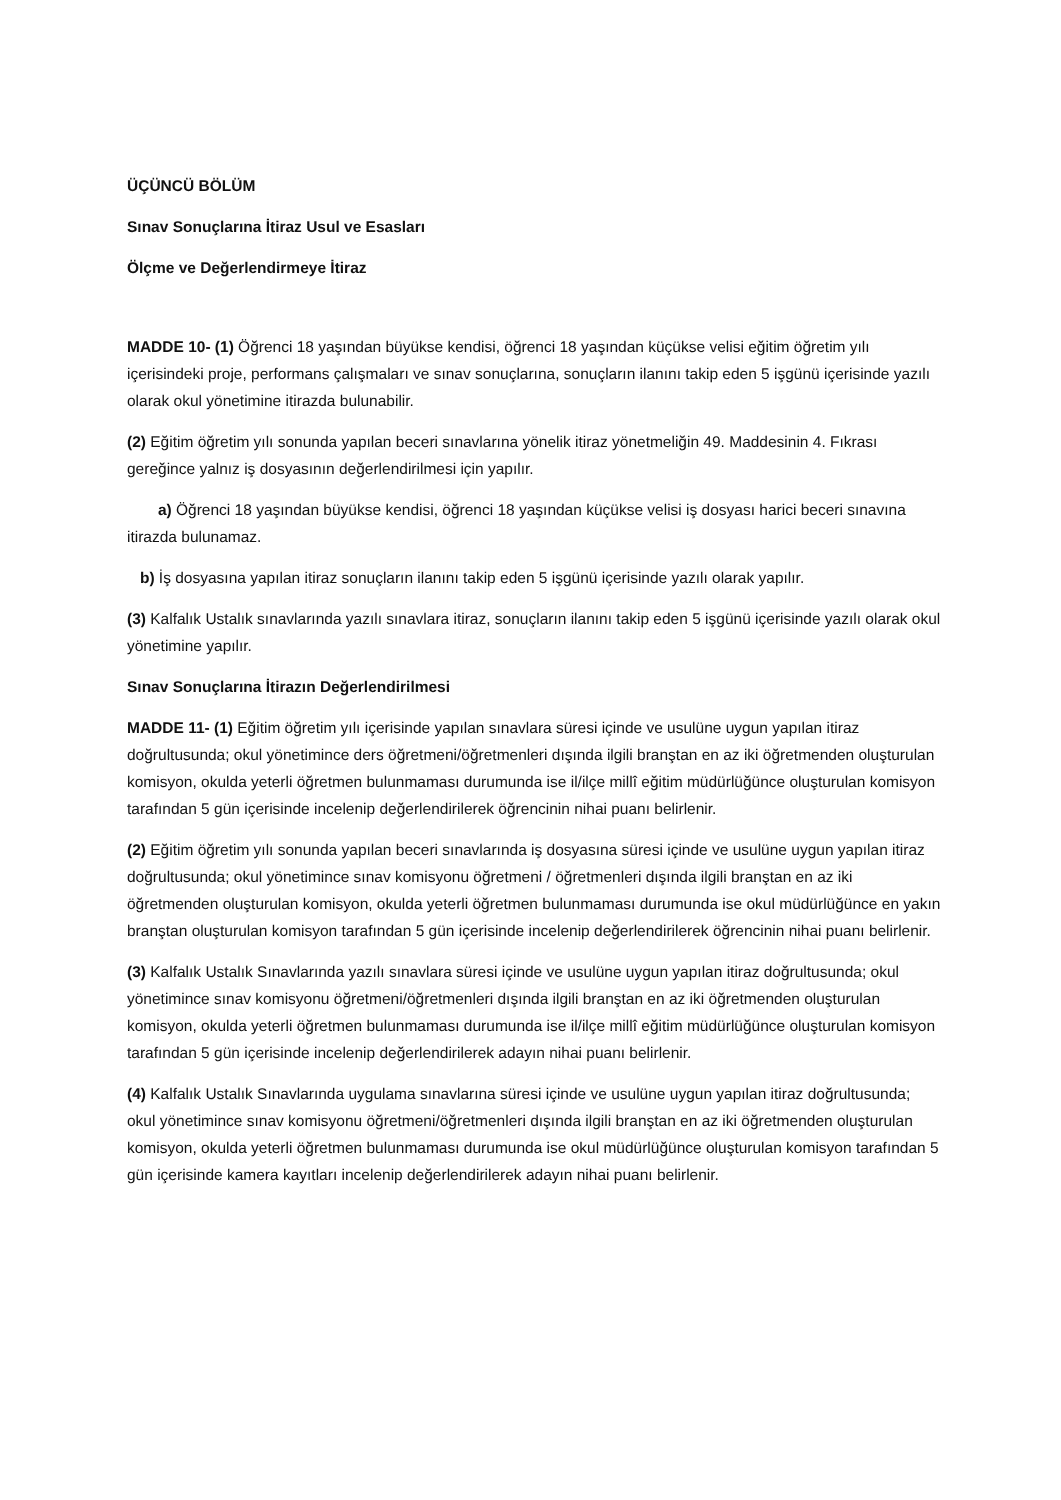ÜÇÜNCÜ BÖLÜM
Sınav Sonuçlarına İtiraz Usul ve Esasları
Ölçme ve Değerlendirmeye İtiraz
MADDE 10- (1) Öğrenci 18 yaşından büyükse kendisi, öğrenci 18 yaşından küçükse velisi eğitim öğretim yılı içerisindeki proje, performans çalışmaları ve sınav sonuçlarına, sonuçların ilanını takip eden 5 işgünü içerisinde yazılı olarak okul yönetimine itirazda bulunabilir.
(2) Eğitim öğretim yılı sonunda yapılan beceri sınavlarına yönelik itiraz yönetmeliğin 49. Maddesinin 4. Fıkrası gereğince yalnız iş dosyasının değerlendirilmesi için yapılır.
a) Öğrenci 18 yaşından büyükse kendisi, öğrenci 18 yaşından küçükse velisi iş dosyası harici beceri sınavına itirazda bulunamaz.
b) İş dosyasına yapılan itiraz sonuçların ilanını takip eden 5 işgünü içerisinde yazılı olarak yapılır.
(3) Kalfalık Ustalık sınavlarında yazılı sınavlara itiraz, sonuçların ilanını takip eden 5 işgünü içerisinde yazılı olarak okul yönetimine yapılır.
Sınav Sonuçlarına İtirazın Değerlendirilmesi
MADDE 11- (1) Eğitim öğretim yılı içerisinde yapılan sınavlara süresi içinde ve usulüne uygun yapılan itiraz doğrultusunda; okul yönetimince ders öğretmeni/öğretmenleri dışında ilgili branştan en az iki öğretmenden oluşturulan komisyon, okulda yeterli öğretmen bulunmaması durumunda ise il/ilçe millî eğitim müdürlüğünce oluşturulan komisyon tarafından 5 gün içerisinde incelenip değerlendirilerek öğrencinin nihai puanı belirlenir.
(2) Eğitim öğretim yılı sonunda yapılan beceri sınavlarında iş dosyasına süresi içinde ve usulüne uygun yapılan itiraz doğrultusunda; okul yönetimince sınav komisyonu öğretmeni / öğretmenleri dışında ilgili branştan en az iki öğretmenden oluşturulan komisyon, okulda yeterli öğretmen bulunmaması durumunda ise okul müdürlüğünce en yakın branştan oluşturulan komisyon tarafından 5 gün içerisinde incelenip değerlendirilerek öğrencinin nihai puanı belirlenir.
(3) Kalfalık Ustalık Sınavlarında yazılı sınavlara süresi içinde ve usulüne uygun yapılan itiraz doğrultusunda; okul yönetimince sınav komisyonu öğretmeni/öğretmenleri dışında ilgili branştan en az iki öğretmenden oluşturulan komisyon, okulda yeterli öğretmen bulunmaması durumunda ise il/ilçe millî eğitim müdürlüğünce oluşturulan komisyon tarafından 5 gün içerisinde incelenip değerlendirilerek adayın nihai puanı belirlenir.
(4) Kalfalık Ustalık Sınavlarında uygulama sınavlarına süresi içinde ve usulüne uygun yapılan itiraz doğrultusunda; okul yönetimince sınav komisyonu öğretmeni/öğretmenleri dışında ilgili branştan en az iki öğretmenden oluşturulan komisyon, okulda yeterli öğretmen bulunmaması durumunda ise okul müdürlüğünce oluşturulan komisyon tarafından 5 gün içerisinde kamera kayıtları incelenip değerlendirilerek adayın nihai puanı belirlenir.